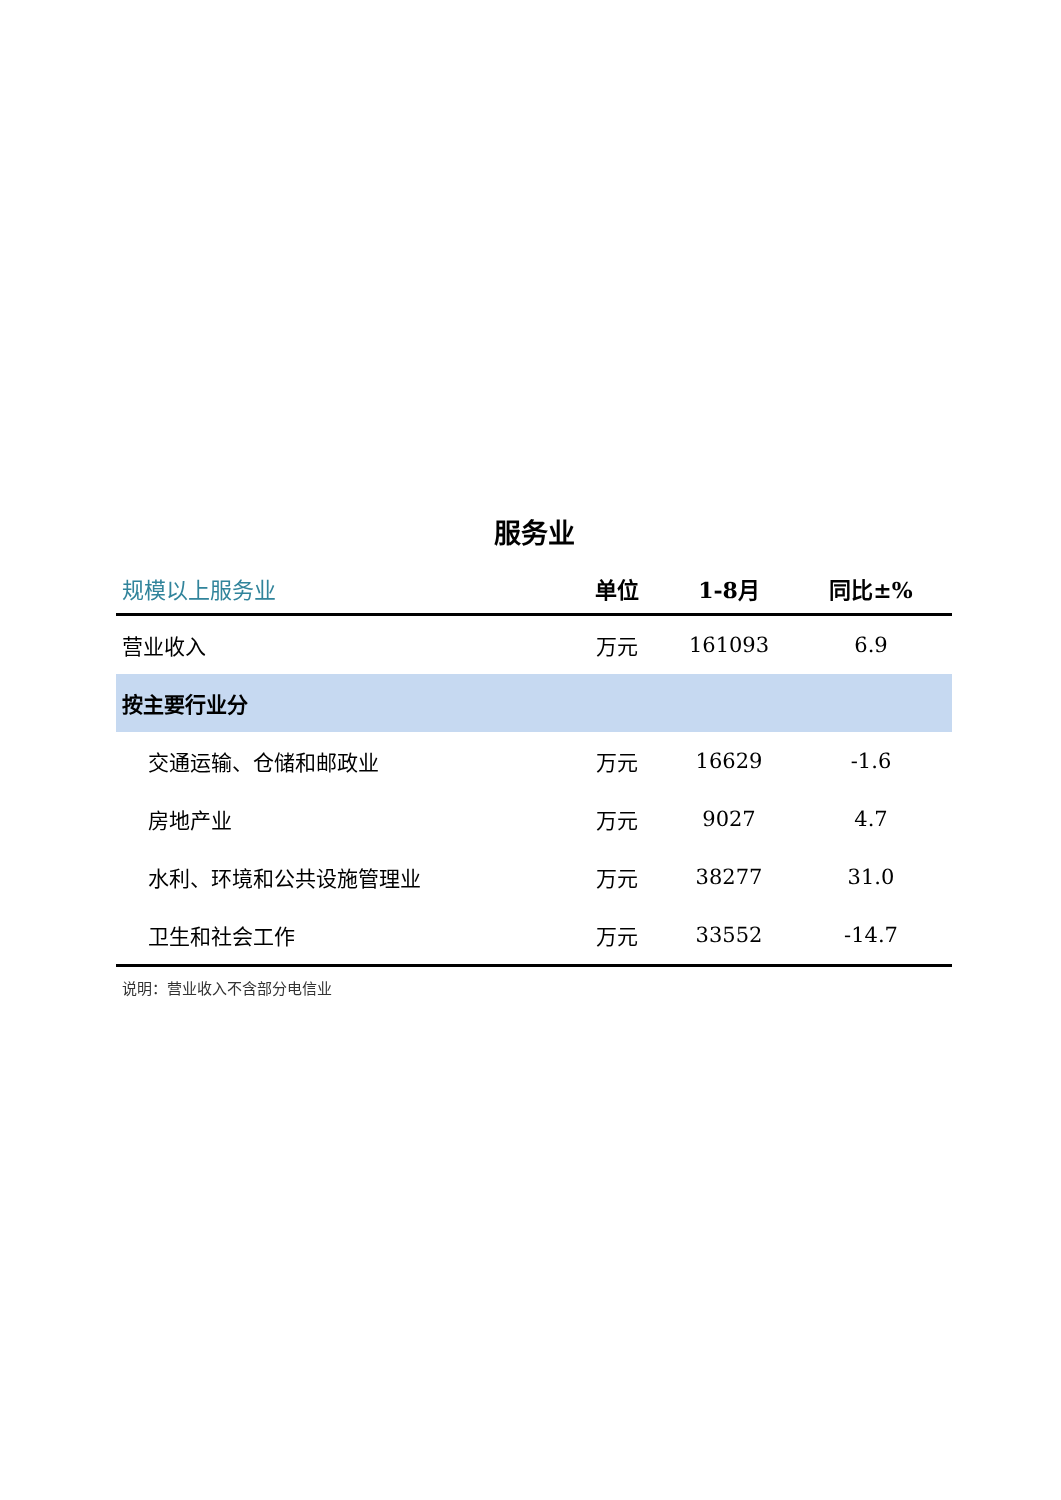服务业
| 规模以上服务业 | 单位 | 1-8月 | 同比±% |
| --- | --- | --- | --- |
| 营业收入 | 万元 | 161093 | 6.9 |
| 按主要行业分 | | | |
| 交通运输、仓储和邮政业 | 万元 | 16629 | -1.6 |
| 房地产业 | 万元 | 9027 | 4.7 |
| 水利、环境和公共设施管理业 | 万元 | 38277 | 31.0 |
| 卫生和社会工作 | 万元 | 33552 | -14.7 |
说明：营业收入不含部分电信业